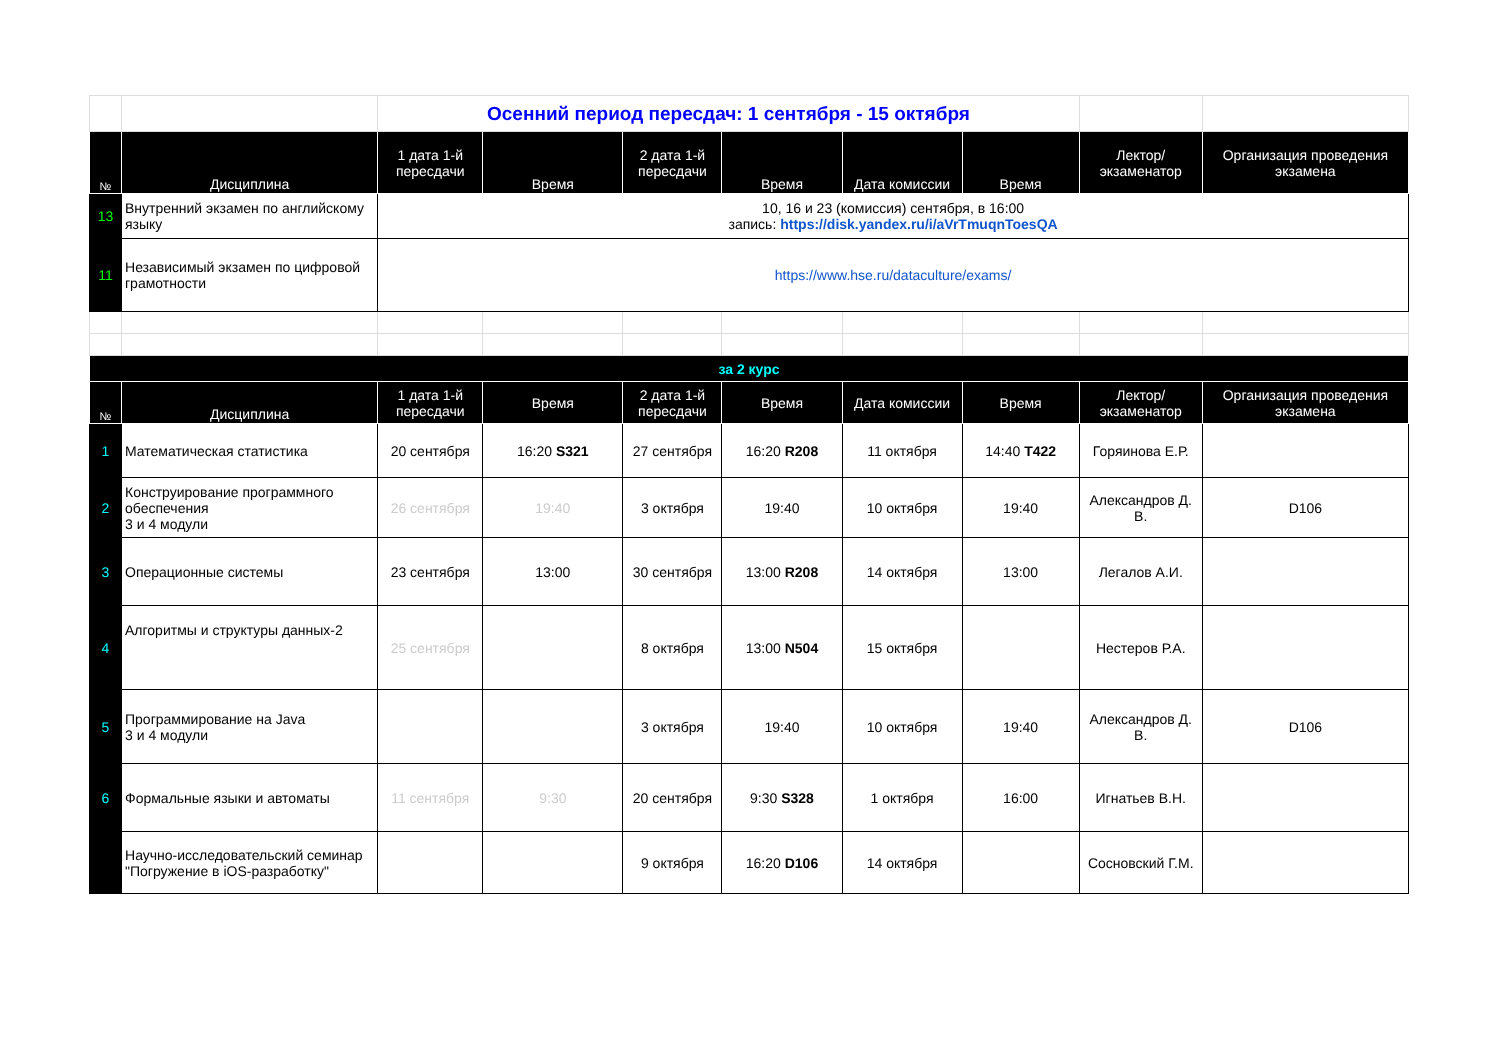| | | Осенний период пересдач: 1 сентября - 15 октября | | | | | | | |
| № | Дисциплина | 1 дата 1-й пересдачи | Время | 2 дата 1-й пересдачи | Время | Дата комиссии | Время | Лектор/ экзаменатор | Организация проведения экзамена |
| 13 | Внутренний экзамен по английскому языку | 10, 16 и 23 (комиссия) сентября, в 16:00 запись: https://disk.yandex.ru/i/aVrTmuqnToesQA | | | | | | | |
| 11 | Независимый экзамен по цифровой грамотности | https://www.hse.ru/dataculture/exams/ | | | | | | | |
| за 2 курс | | | | | | | | | |
| № | Дисциплина | 1 дата 1-й пересдачи | Время | 2 дата 1-й пересдачи | Время | Дата комиссии | Время | Лектор/ экзаменатор | Организация проведения экзамена |
| 1 | Математическая статистика | 20 сентября | 16:20 S321 | 27 сентября | 16:20 R208 | 11 октября | 14:40 T422 | Горяинова Е.Р. | |
| 2 | Конструирование программного обеспечения 3 и 4 модули | 26 сентября | 19:40 | 3 октября | 19:40 | 10 октября | 19:40 | Александров Д. В. | D106 |
| 3 | Операционные системы | 23 сентября | 13:00 | 30 сентября | 13:00 R208 | 14 октября | 13:00 | Легалов А.И. | |
| 4 | Алгоритмы и структуры данных-2 | 25 сентября | | 8 октября | 13:00 N504 | 15 октября | | Нестеров Р.А. | |
| 5 | Программирование на Java 3 и 4 модули | | | 3 октября | 19:40 | 10 октября | 19:40 | Александров Д. В. | D106 |
| 6 | Формальные языки и автоматы | 11 сентября | 9:30 | 20 сентября | 9:30 S328 | 1 октября | 16:00 | Игнатьев В.Н. | |
| | Научно-исследовательский семинар "Погружение в iOS-разработку" | | | 9 октября | 16:20 D106 | 14 октября | | Сосновский Г.М. | |